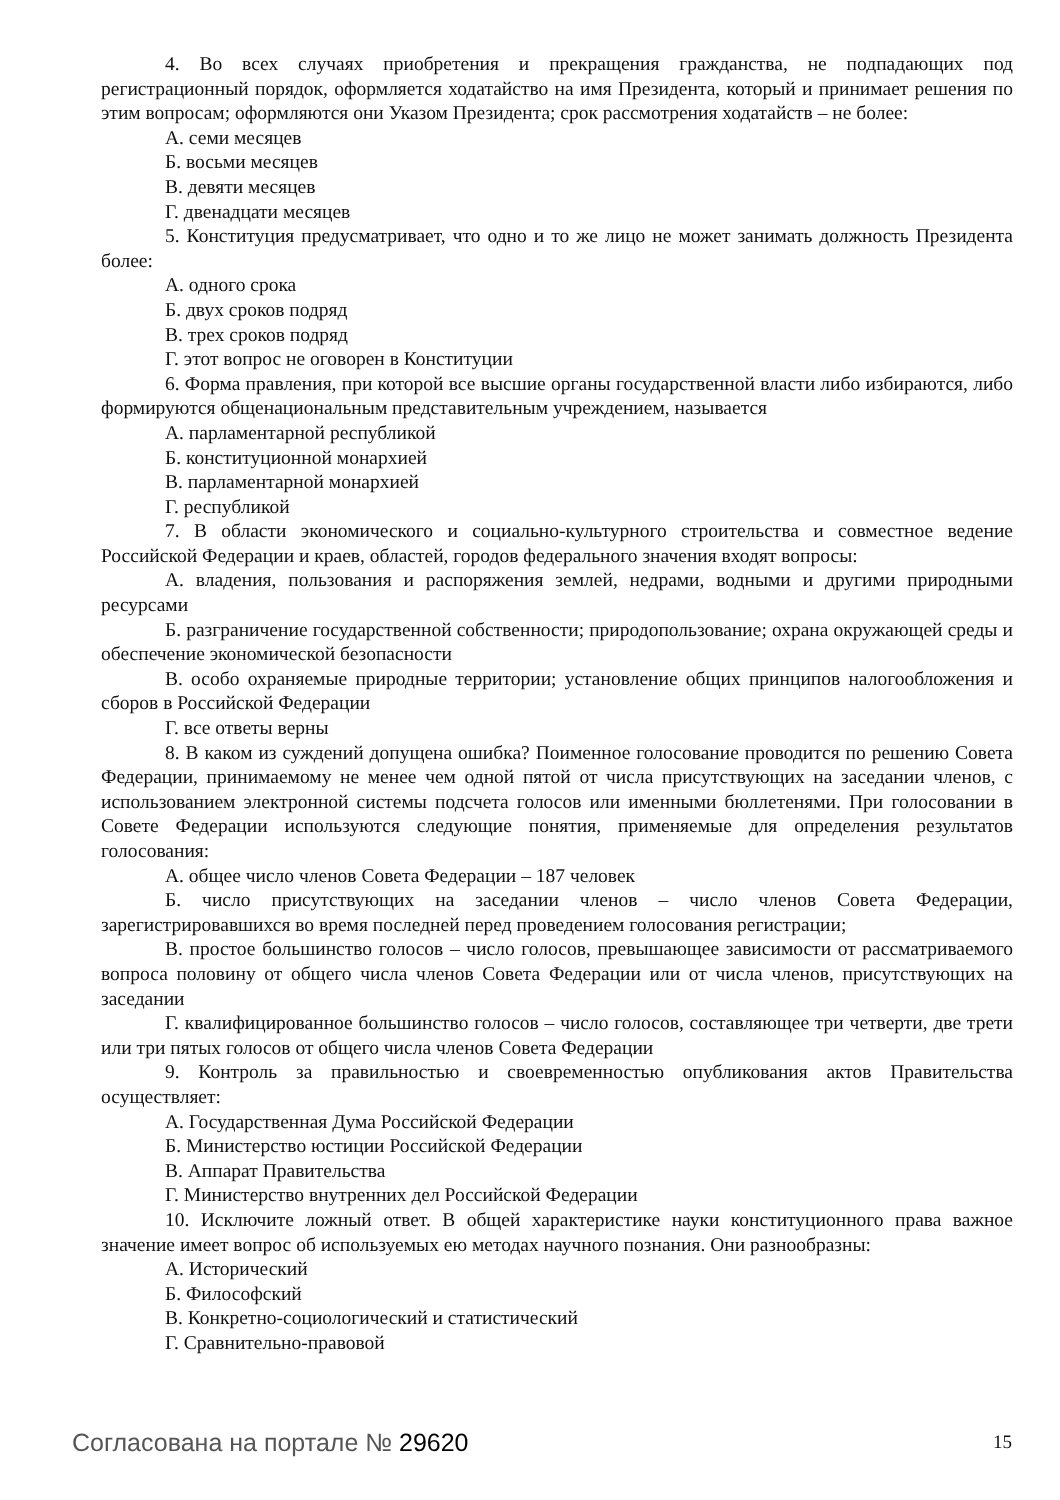4. Во всех случаях приобретения и прекращения гражданства, не подпадающих под регистрационный порядок, оформляется ходатайство на имя Президента, который и принимает решения по этим вопросам; оформляются они Указом Президента; срок рассмотрения ходатайств – не более:
А. семи месяцев
Б. восьми месяцев
В. девяти месяцев
Г. двенадцати месяцев
5. Конституция предусматривает, что одно и то же лицо не может занимать должность Президента более:
А. одного срока
Б. двух сроков подряд
В. трех сроков подряд
Г. этот вопрос не оговорен в Конституции
6. Форма правления, при которой все высшие органы государственной власти либо избираются, либо формируются общенациональным представительным учреждением, называется
А. парламентарной республикой
Б. конституционной монархией
В. парламентарной монархией
Г. республикой
7. В области экономического и социально-культурного строительства и совместное ведение Российской Федерации и краев, областей, городов федерального значения входят вопросы:
А. владения, пользования и распоряжения землей, недрами, водными и другими природными ресурсами
Б. разграничение государственной собственности; природопользование; охрана окружающей среды и обеспечение экономической безопасности
В. особо охраняемые природные территории; установление общих принципов налогообложения и сборов в Российской Федерации
Г. все ответы верны
8. В каком из суждений допущена ошибка? Поименное голосование проводится по решению Совета Федерации, принимаемому не менее чем одной пятой от числа присутствующих на заседании членов, с использованием электронной системы подсчета голосов или именными бюллетенями. При голосовании в Совете Федерации используются следующие понятия, применяемые для определения результатов голосования:
А. общее число членов Совета Федерации – 187 человек
Б. число присутствующих на заседании членов – число членов Совета Федерации, зарегистрировавшихся во время последней перед проведением голосования регистрации;
В. простое большинство голосов – число голосов, превышающее зависимости от рассматриваемого вопроса половину от общего числа членов Совета Федерации или от числа членов, присутствующих на заседании
Г. квалифицированное большинство голосов – число голосов, составляющее три четверти, две трети или три пятых голосов от общего числа членов Совета Федерации
9. Контроль за правильностью и своевременностью опубликования актов Правительства осуществляет:
А. Государственная Дума Российской Федерации
Б. Министерство юстиции Российской Федерации
В. Аппарат Правительства
Г. Министерство внутренних дел Российской Федерации
10. Исключите ложный ответ. В общей характеристике науки конституционного права важное значение имеет вопрос об используемых ею методах научного познания. Они разнообразны:
А. Исторический
Б. Философский
В. Конкретно-социологический и статистический
Г. Сравнительно-правовой
Согласована на портале № 29620
15